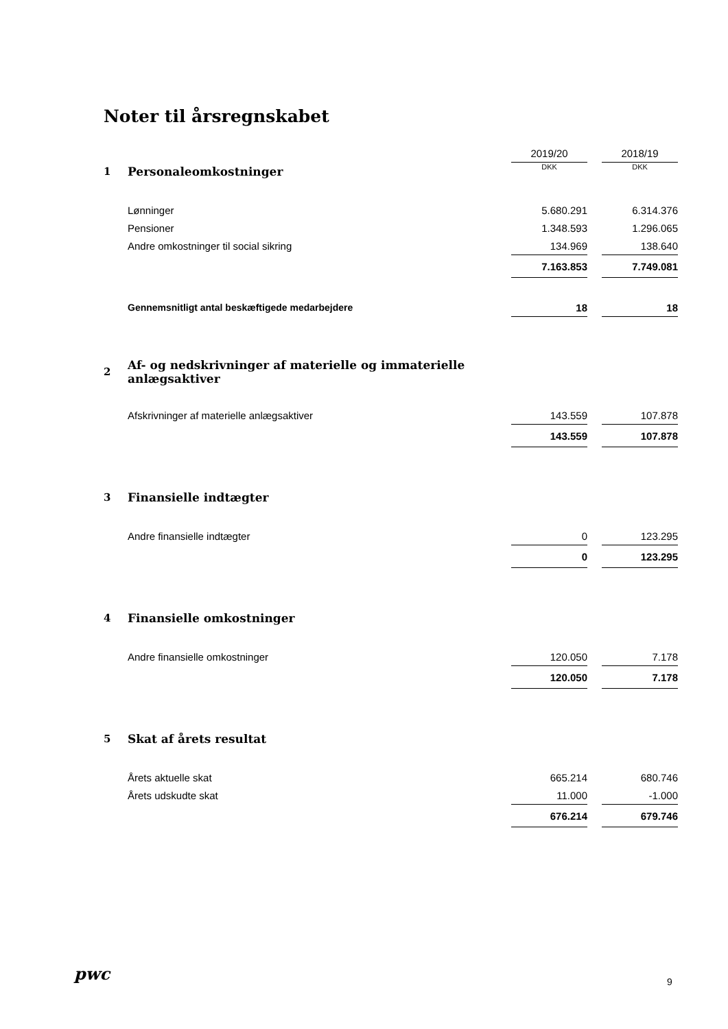Noter til årsregnskabet
| | | 2019/20 | | 2018/19 |
| 1 | Personaleomkostninger | DKK | | DKK |
| | Lønninger | 5.680.291 | | 6.314.376 |
| | Pensioner | 1.348.593 | | 1.296.065 |
| | Andre omkostninger til social sikring | 134.969 | | 138.640 |
| | | 7.163.853 | | 7.749.081 |
| | Gennemsnitligt antal beskæftigede medarbejdere | 18 | | 18 |
| 2 | Af- og nedskrivninger af materielle og immaterielle anlægsaktiver | | | |
| | Afskrivninger af materielle anlægsaktiver | 143.559 | | 107.878 |
| | | 143.559 | | 107.878 |
| 3 | Finansielle indtægter | | | |
| | Andre finansielle indtægter | 0 | | 123.295 |
| | | 0 | | 123.295 |
| 4 | Finansielle omkostninger | | | |
| | Andre finansielle omkostninger | 120.050 | | 7.178 |
| | | 120.050 | | 7.178 |
| 5 | Skat af årets resultat | | | |
| | Årets aktuelle skat | 665.214 | | 680.746 |
| | Årets udskudte skat | 11.000 | | -1.000 |
| | | 676.214 | | 679.746 |
pwc 9